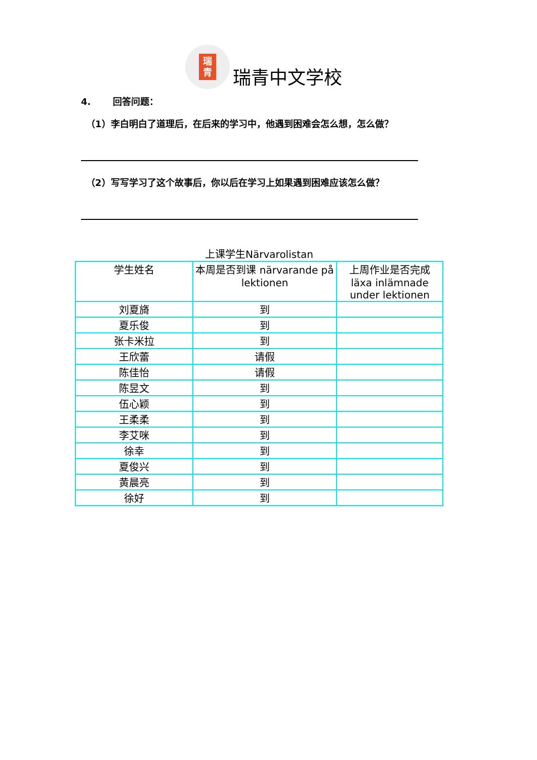瑞
青
瑞青中文学校
4. 回答问题：
（1）李白明白了道理后，在后来的学习中，他遇到困难会怎么想，怎么做？
（2）写写学习了这个故事后，你以后在学习上如果遇到困难应该怎么做？
上课学生Närvarolistan
| 学生姓名 | 本周是否到课 närvarande på lektionen | 上周作业是否完成 läxa inlämnade under lektionen |
| --- | --- | --- |
| 刘夏旖 | 到 | |
| 夏乐俊 | 到 | |
| 张卡米拉 | 到 | |
| 王欣蕾 | 请假 | |
| 陈佳怡 | 请假 | |
| 陈昱文 | 到 | |
| 伍心颖 | 到 | |
| 王柔柔 | 到 | |
| 李艾咪 | 到 | |
| 徐幸 | 到 | |
| 夏俊兴 | 到 | |
| 黄晨亮 | 到 | |
| 徐好 | 到 | |